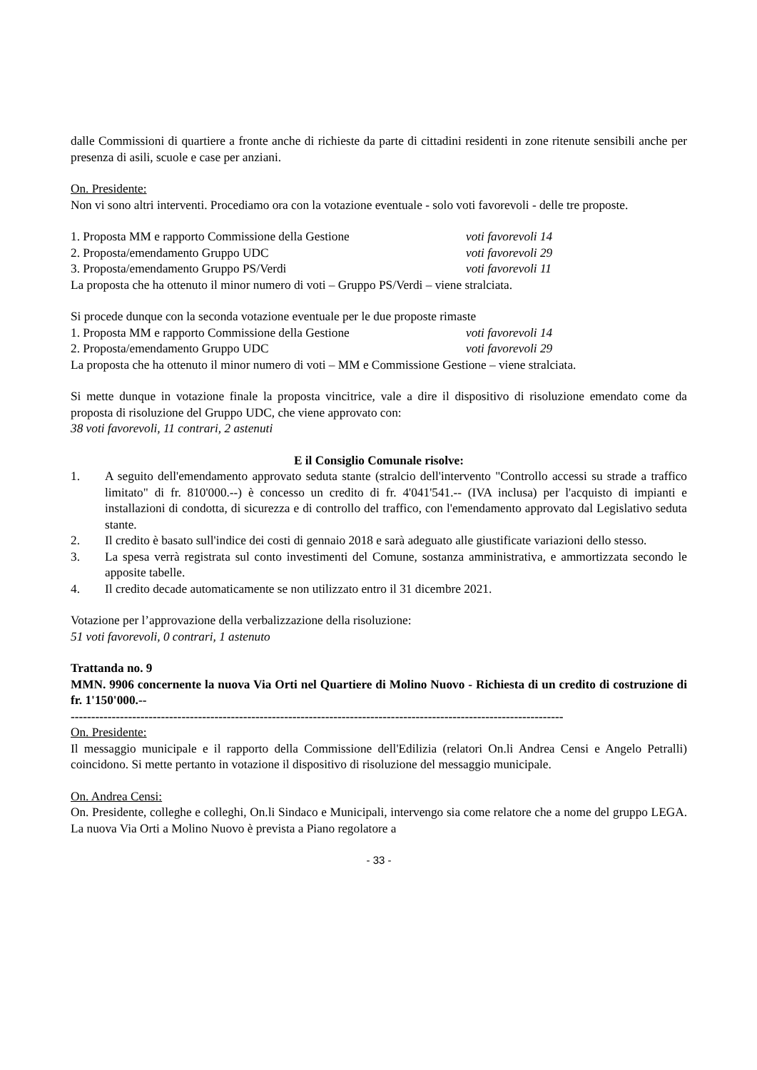dalle Commissioni di quartiere a fronte anche di richieste da parte di cittadini residenti in zone ritenute sensibili anche per presenza di asili, scuole e case per anziani.
On. Presidente:
Non vi sono altri interventi. Procediamo ora con la votazione eventuale - solo voti favorevoli - delle tre proposte.
1. Proposta MM e rapporto Commissione della Gestione voti favorevoli 14
2. Proposta/emendamento Gruppo UDC voti favorevoli 29
3. Proposta/emendamento Gruppo PS/Verdi voti favorevoli 11
La proposta che ha ottenuto il minor numero di voti – Gruppo PS/Verdi – viene stralciata.
Si procede dunque con la seconda votazione eventuale per le due proposte rimaste
1. Proposta MM e rapporto Commissione della Gestione voti favorevoli 14
2. Proposta/emendamento Gruppo UDC voti favorevoli 29
La proposta che ha ottenuto il minor numero di voti – MM e Commissione Gestione – viene stralciata.
Si mette dunque in votazione finale la proposta vincitrice, vale a dire il dispositivo di risoluzione emendato come da proposta di risoluzione del Gruppo UDC, che viene approvato con:
38 voti favorevoli, 11 contrari, 2 astenuti
E il Consiglio Comunale risolve:
1. A seguito dell'emendamento approvato seduta stante (stralcio dell'intervento "Controllo accessi su strade a traffico limitato" di fr. 810'000.--) è concesso un credito di fr. 4'041'541.-- (IVA inclusa) per l'acquisto di impianti e installazioni di condotta, di sicurezza e di controllo del traffico, con l'emendamento approvato dal Legislativo seduta stante.
2. Il credito è basato sull'indice dei costi di gennaio 2018 e sarà adeguato alle giustificate variazioni dello stesso.
3. La spesa verrà registrata sul conto investimenti del Comune, sostanza amministrativa, e ammortizzata secondo le apposite tabelle.
4. Il credito decade automaticamente se non utilizzato entro il 31 dicembre 2021.
Votazione per l’approvazione della verbalizzazione della risoluzione:
51 voti favorevoli, 0 contrari, 1 astenuto
Trattanda no. 9
MMN. 9906 concernente la nuova Via Orti nel Quartiere di Molino Nuovo - Richiesta di un credito di costruzione di fr. 1'150'000.--
------------------------------------------------------------------------------------------------------------------------
On. Presidente:
Il messaggio municipale e il rapporto della Commissione dell'Edilizia (relatori On.li Andrea Censi e Angelo Petralli) coincidono. Si mette pertanto in votazione il dispositivo di risoluzione del messaggio municipale.
On. Andrea Censi:
On. Presidente, colleghe e colleghi, On.li Sindaco e Municipali, intervengo sia come relatore che a nome del gruppo LEGA. La nuova Via Orti a Molino Nuovo è prevista a Piano regolatore a
- 33 -